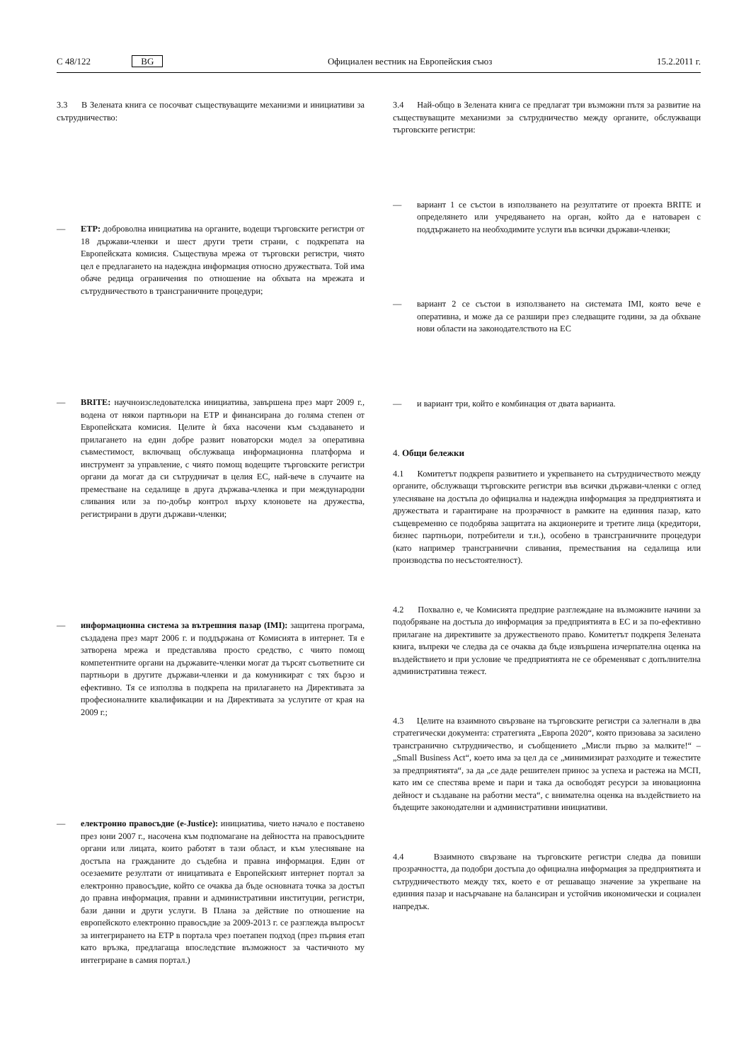C 48/122 BG Официален вестник на Европейския съюз 15.2.2011 г.
3.3 В Зелената книга се посочват съществуващите механизми и инициативи за сътрудничество:
— ETP: доброволна инициатива на органите, водещи търговските регистри от 18 държави-членки и шест други трети страни, с подкрепата на Европейската комисия. Съществува мрежа от търговски регистри, чиято цел е предлагането на надеждна информация относно дружествата. Той има обаче редица ограничения по отношение на обхвата на мрежата и сътрудничеството в трансграничните процедури;
— BRITE: научноизследователска инициатива, завършена през март 2009 г., водена от някои партньори на ETP и финансирана до голяма степен от Европейската комисия. Целите ѝ бяха насочени към създаването и прилагането на един добре развит новаторски модел за оперативна съвместимост, включващ обслужваща информационна платформа и инструмент за управление, с чиято помощ водещите търговските регистри органи да могат да си сътрудничат в целия ЕС, най-вече в случаите на преместване на седалище в друга държава-членка и при международни сливания или за по-добър контрол върху клоновете на дружества, регистрирани в други държави-членки;
— информационна система за вътрешния пазар (IMI): защитена програма, създадена през март 2006 г. и поддържана от Комисията в интернет. Тя е затворена мрежа и представлява просто средство, с чиято помощ компетентните органи на държавите-членки могат да търсят съответните си партньори в другите държави-членки и да комуникират с тях бързо и ефективно. Тя се използва в подкрепа на прилагането на Директивата за професионалните квалификации и на Директивата за услугите от края на 2009 г.;
— електронно правосъдие (e-Justice): инициатива, чието начало е поставено през юни 2007 г., насочена към подпомагане на дейността на правосъдните органи или лицата, които работят в тази област, и към улесняване на достъпа на гражданите до съдебна и правна информация. Един от осезаемите резултати от иницативата е Европейският интернет портал за електронно правосъдие, който се очаква да бъде основната точка за достъп до правна информация, правни и административни институции, регистри, бази данни и други услуги. В Плана за действие по отношение на европейското електронно правосъдие за 2009-2013 г. се разглежда въпросът за интегрирането на ETP в портала чрез поетапен подход (през първия етап като връзка, предлагаща впоследствие възможност за частичното му интегриране в самия портал.)
3.4 Най-общо в Зелената книга се предлагат три възможни пътя за развитие на съществуващите механизми за сътрудничество между органите, обслужващи търговските регистри:
— вариант 1 се състои в използването на резултатите от проекта BRITE и определянето или учредяването на орган, който да е натоварен с поддържането на необходимите услуги във всички държави-членки;
— вариант 2 се състои в използването на системата IMI, която вече е оперативна, и може да се разшири през следващите години, за да обхване нови области на законодателството на ЕС
— и вариант три, който е комбинация от двата варианта.
4. Общи бележки
4.1 Комитетът подкрепя развитието и укрепването на сътрудничеството между органите, обслужващи търговските регистри във всички държави-членки с оглед улесняване на достъпа до официална и надеждна информация за предприятията и дружествата и гарантиране на прозрачност в рамките на единния пазар, като същевременно се подобрява защитата на акционерите и третите лица (кредитори, бизнес партньори, потребители и т.н.), особено в трансграничните процедури (като например трансгранични сливания, премествания на седалища или производства по несъстоятелност).
4.2 Похвално е, че Комисията предприе разглеждане на възможните начини за подобряване на достъпа до информация за предприятията в ЕС и за по-ефективно прилагане на директивите за дружественото право. Комитетът подкрепя Зелената книга, въпреки че следва да се очаква да бъде извършена изчерпателна оценка на въздействието и при условие че предприятията не се обременяват с допълнителна административна тежест.
4.3 Целите на взаимното свързване на търговските регистри са залегнали в два стратегически документа: стратегията „Европа 2020“, която призовава за засилено трансгранично сътрудничество, и съобщението „Мисли първо за малките!“ – „Small Business Act“, което има за цел да се „минимизират разходите и тежестите за предприятията“, за да „се даде решителен принос за успеха и растежа на МСП, като им се спестява време и пари и така да освободят ресурси за иновационна дейност и създаване на работни места“, с внимателна оценка на въздействието на бъдещите законодателни и административни инициативи.
4.4 Взаимното свързване на търговските регистри следва да повиши прозрачността, да подобри достъпа до официална информация за предприятията и сътрудничеството между тях, което е от решаващо значение за укрепване на единния пазар и насърчаване на балансиран и устойчив икономически и социален напредък.